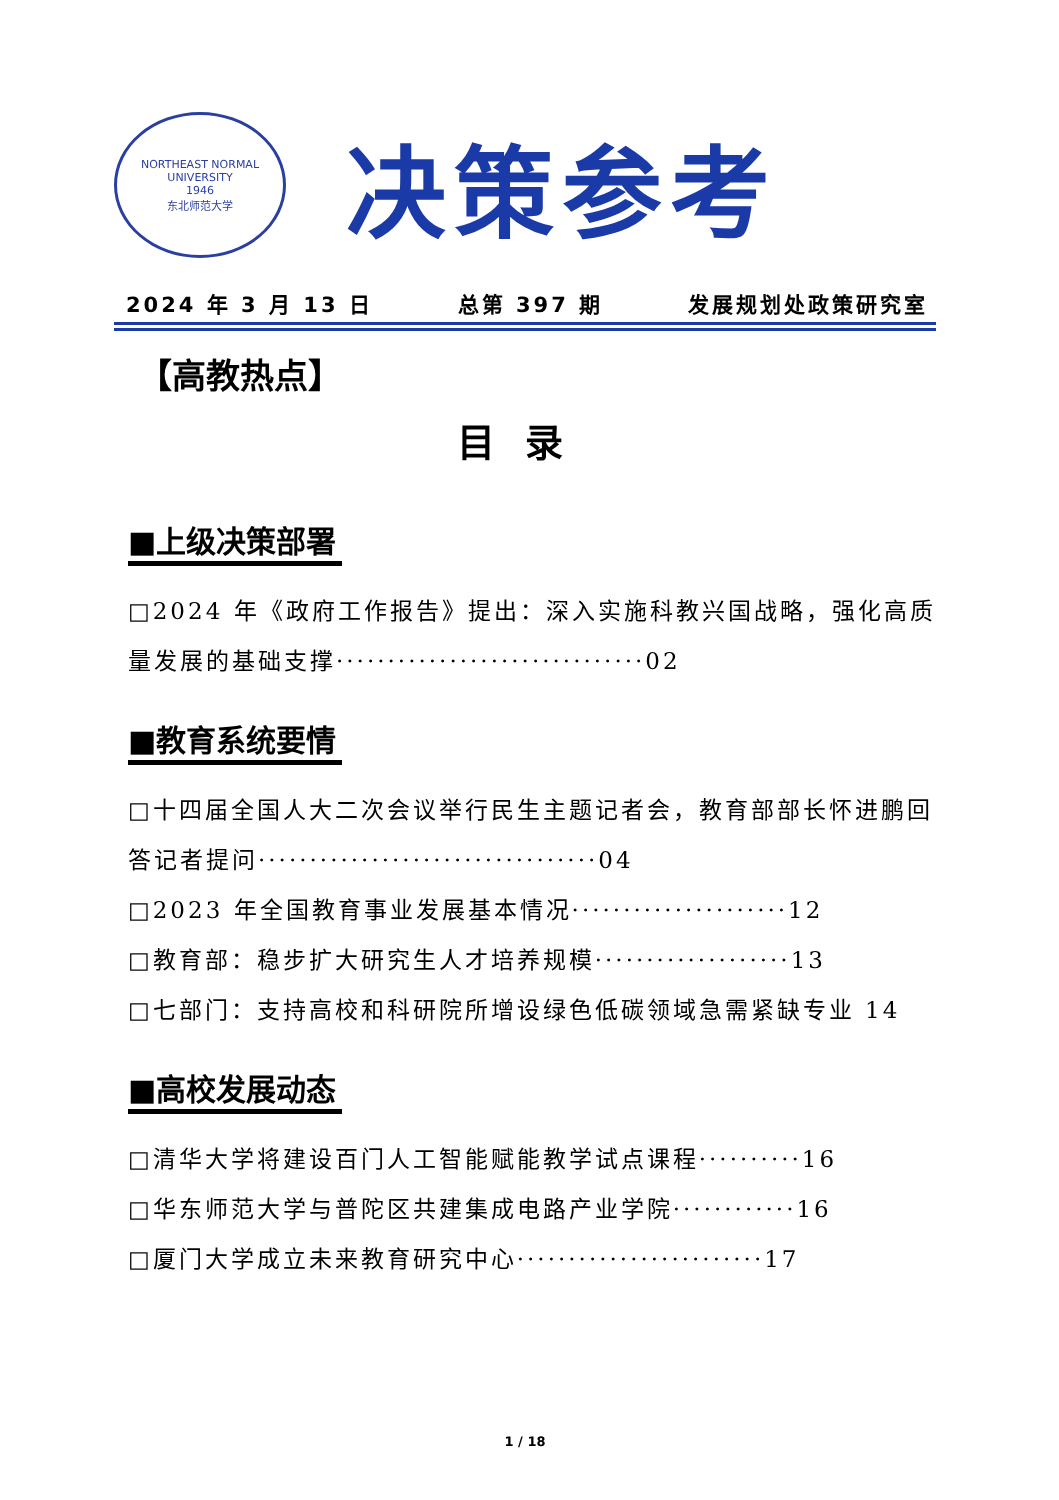NORTHEAST NORMAL UNIVERSITY
1946
东北师范大学
决策参考
2024 年 3 月 13 日 总第 397 期 发展规划处政策研究室
【高教热点】
目录
■上级决策部署
□2024 年《政府工作报告》提出：深入实施科教兴国战略，强化高质量发展的基础支撑······························02
■教育系统要情
□十四届全国人大二次会议举行民生主题记者会，教育部部长怀进鹏回答记者提问·································04
□2023 年全国教育事业发展基本情况·····················12
□教育部：稳步扩大研究生人才培养规模···················13
□七部门：支持高校和科研院所增设绿色低碳领域急需紧缺专业 14
■高校发展动态
□清华大学将建设百门人工智能赋能教学试点课程··········16
□华东师范大学与普陀区共建集成电路产业学院············16
□厦门大学成立未来教育研究中心························17
1 / 18